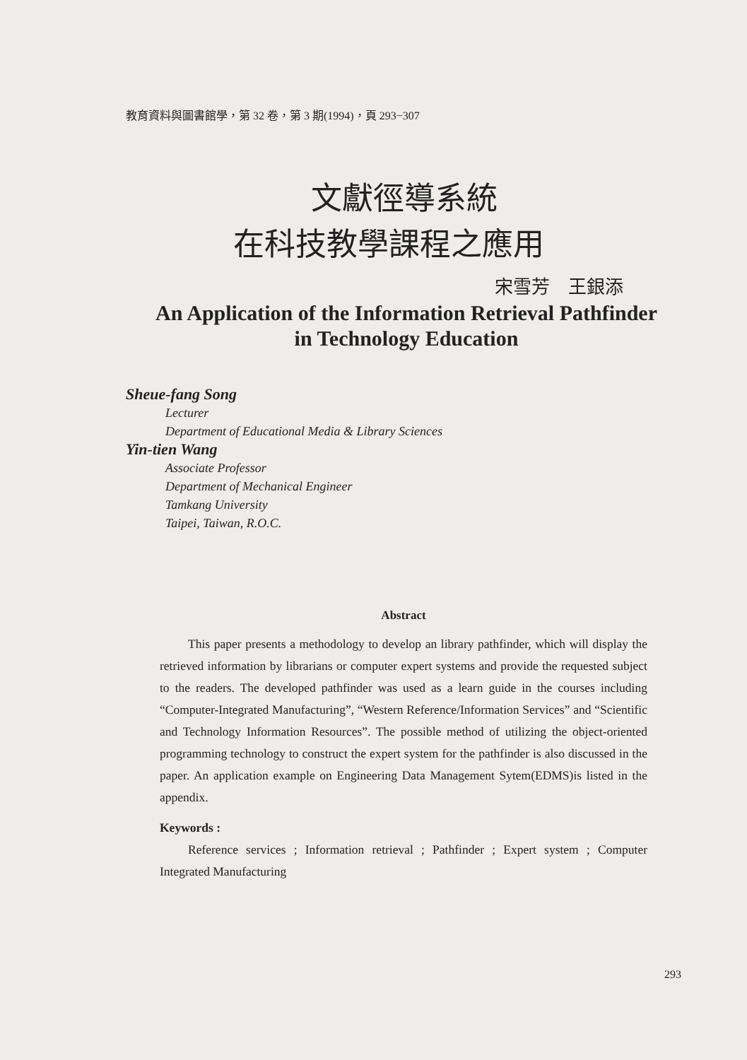教育資料與圖書館學，第 32 卷，第 3 期(1994)，頁 293−307
文獻徑導系統
在科技教學課程之應用
宋雪芳　王銀添
An Application of the Information Retrieval Pathfinder
in Technology Education
Sheue-fang Song
Lecturer
Department of Educational Media & Library Sciences
Yin-tien Wang
Associate Professor
Department of Mechanical Engineer
Tamkang University
Taipei, Taiwan, R.O.C.
Abstract
This paper presents a methodology to develop an library pathfinder, which will display the retrieved information by librarians or computer expert systems and provide the requested subject to the readers. The developed pathfinder was used as a learn guide in the courses including “Computer-Integrated Manufacturing”, “Western Reference/Information Services” and “Scientific and Technology Information Resources”. The possible method of utilizing the object-oriented programming technology to construct the expert system for the pathfinder is also discussed in the paper. An application example on Engineering Data Management Sytem(EDMS)is listed in the appendix.
Keywords :
Reference services ; Information retrieval ; Pathfinder ; Expert system ; Computer Integrated Manufacturing
293